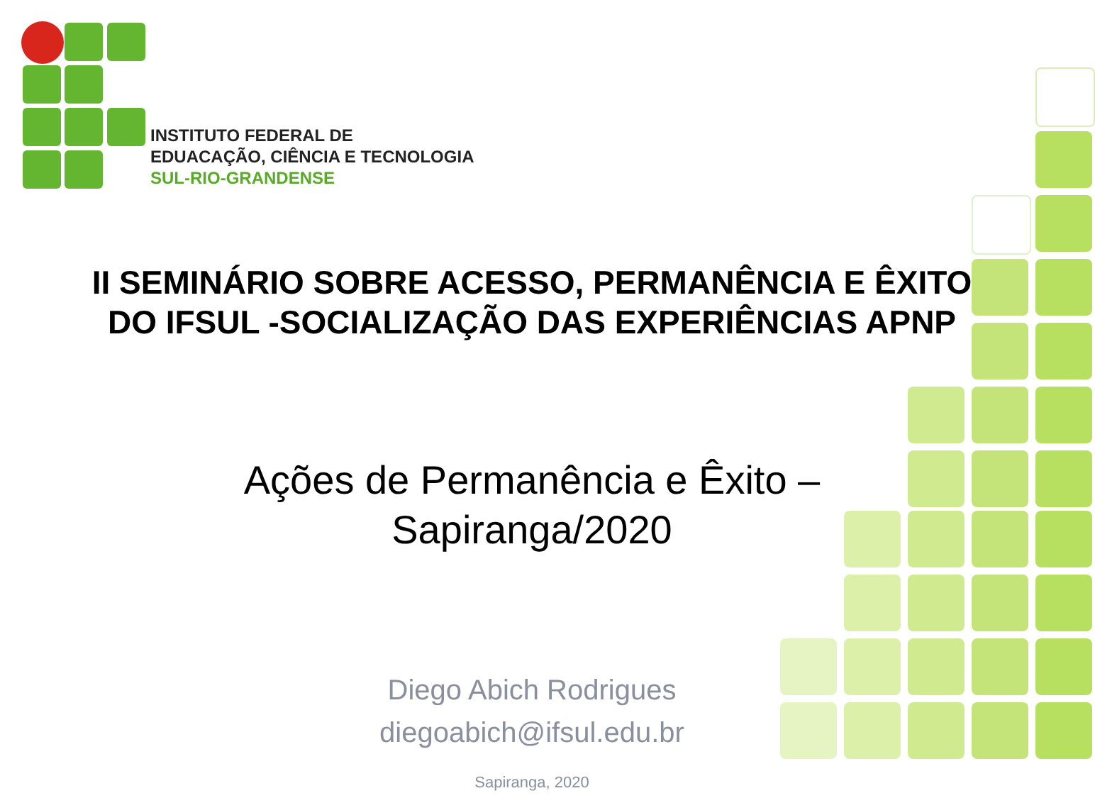INSTITUTO FEDERAL DE
EDUACAÇÃO, CIÊNCIA E TECNOLOGIA
SUL-RIO-GRANDENSE
II SEMINÁRIO SOBRE ACESSO, PERMANÊNCIA E ÊXITO
DO IFSUL -SOCIALIZAÇÃO DAS EXPERIÊNCIAS APNP
Ações de Permanência e Êxito –
Sapiranga/2020
Diego Abich Rodrigues
diegoabich@ifsul.edu.br
Sapiranga, 2020